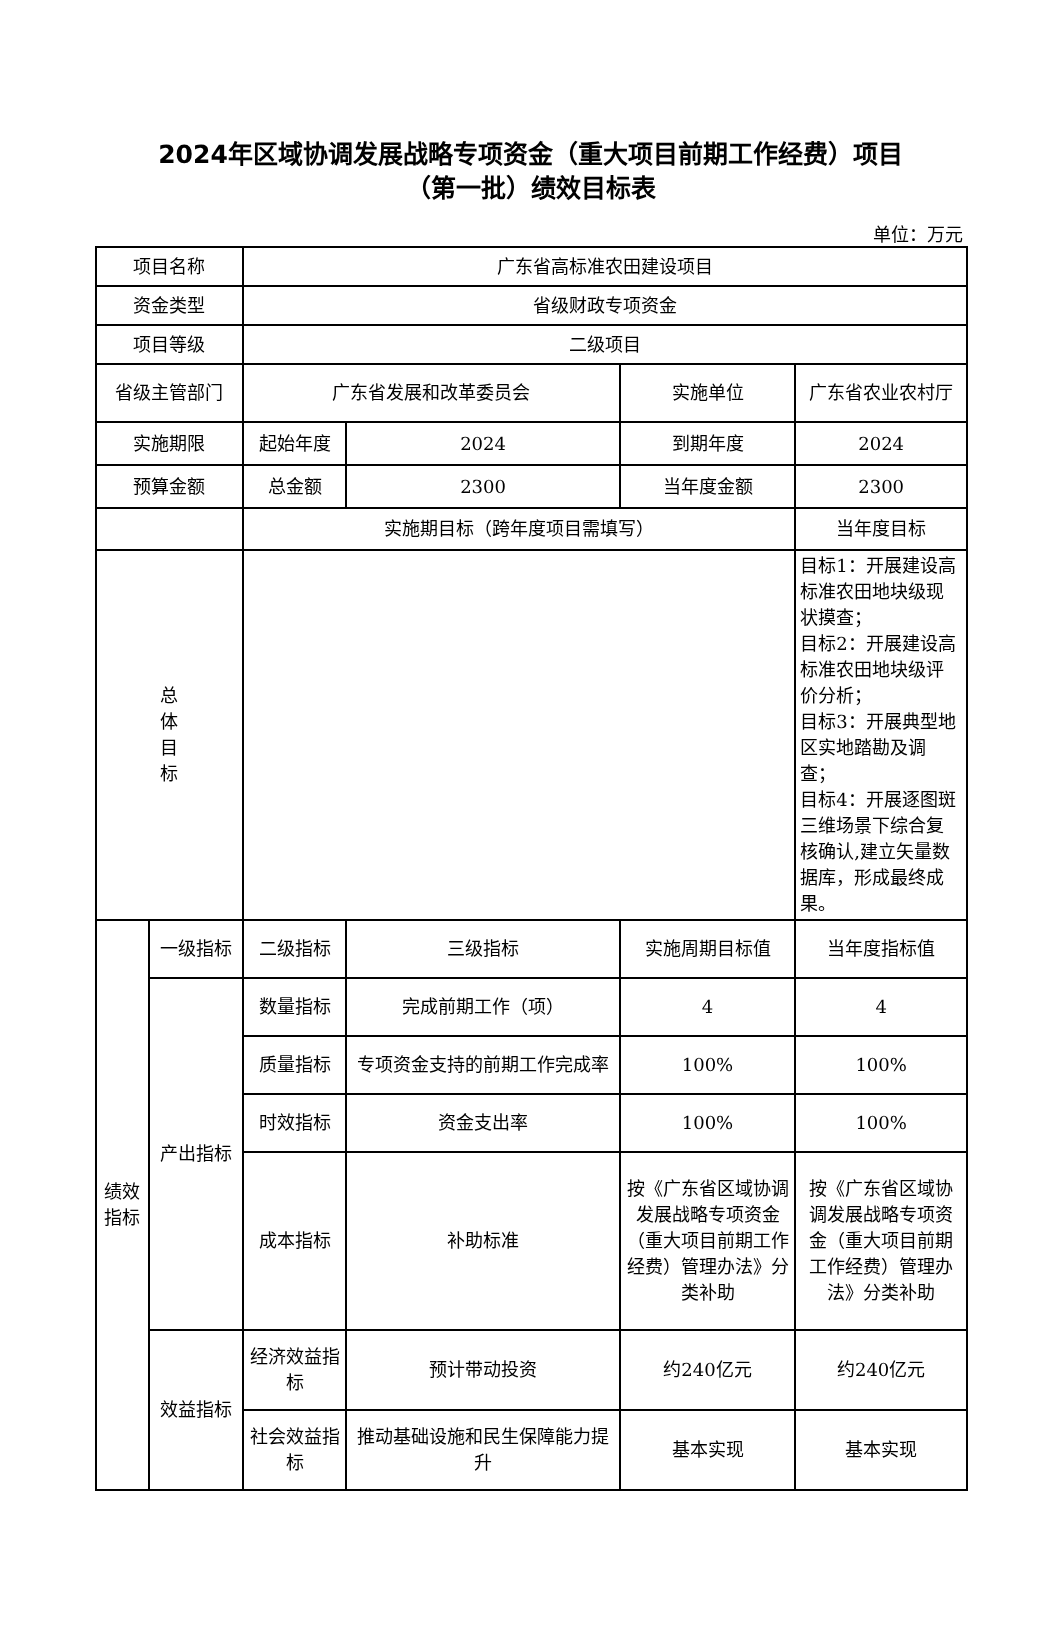2024年区域协调发展战略专项资金（重大项目前期工作经费）项目
（第一批）绩效目标表
单位：万元
| 项目名称 | | 广东省高标准农田建设项目 | | | |
| 资金类型 | | 省级财政专项资金 | | | |
| 项目等级 | | 二级项目 | | | |
| 省级主管部门 | | 广东省发展和改革委员会 | | 实施单位 | 广东省农业农村厅 |
| 实施期限 | | 起始年度 | 2024 | 到期年度 | 2024 |
| 预算金额 | | 总金额 | 2300 | 当年度金额 | 2300 |
| | | 实施期目标（跨年度项目需填写） | | | 当年度目标 |
| 总 体 目 标 | | | | | 目标1：开展建设高标准农田地块级现状摸查； 目标2：开展建设高标准农田地块级评价分析； 目标3：开展典型地区实地踏勘及调查； 目标4：开展逐图斑三维场景下综合复核确认,建立矢量数据库，形成最终成果。 |
| 绩效 指标 | 一级指标 | 二级指标 | 三级指标 | 实施周期目标值 | 当年度指标值 |
| | 产出指标 | 数量指标 | 完成前期工作（项） | 4 | 4 |
| | | 质量指标 | 专项资金支持的前期工作完成率 | 100% | 100% |
| | | 时效指标 | 资金支出率 | 100% | 100% |
| | | 成本指标 | 补助标准 | 按《广东省区域协调发展战略专项资金（重大项目前期工作经费）管理办法》分类补助 | 按《广东省区域协调发展战略专项资金（重大项目前期工作经费）管理办法》分类补助 |
| | 效益指标 | 经济效益指标 | 预计带动投资 | 约240亿元 | 约240亿元 |
| | | 社会效益指标 | 推动基础设施和民生保障能力提升 | 基本实现 | 基本实现 |